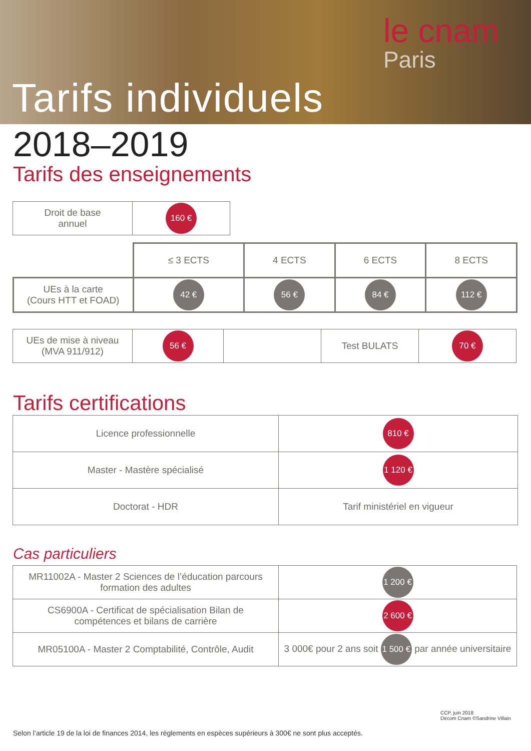le cnam
Paris
Tarifs individuels
2018–2019
Tarifs des enseignements
| Droit de base annuel | 160 € |
| | ≤ 3 ECTS | 4 ECTS | 6 ECTS | 8 ECTS |
| UEs à la carte (Cours HTT et FOAD) | 42 € | 56 € | 84 € | 112 € |
| UEs de mise à niveau (MVA 911/912) | 56 € | | Test BULATS | 70 € |
Tarifs certifications
| Licence professionnelle | 810 € |
| Master - Mastère spécialisé | 1 120 € |
| Doctorat - HDR | Tarif ministériel en vigueur |
Cas particuliers
| MR11002A - Master 2 Sciences de l’éducation parcours formation des adultes | 1 200 € |
| CS6900A - Certificat de spécialisation Bilan de compétences et bilans de carrière | 2 600 € |
| MR05100A - Master 2 Comptabilité, Contrôle, Audit | 3 000€ pour 2 ans soit 1 500 € par année universitaire |
CCP, juin 2018
Dircom Cnam ©Sandrine Villain
Selon l’article 19 de la loi de finances 2014, les règlements en espèces supérieurs à 300€ ne sont plus acceptés.